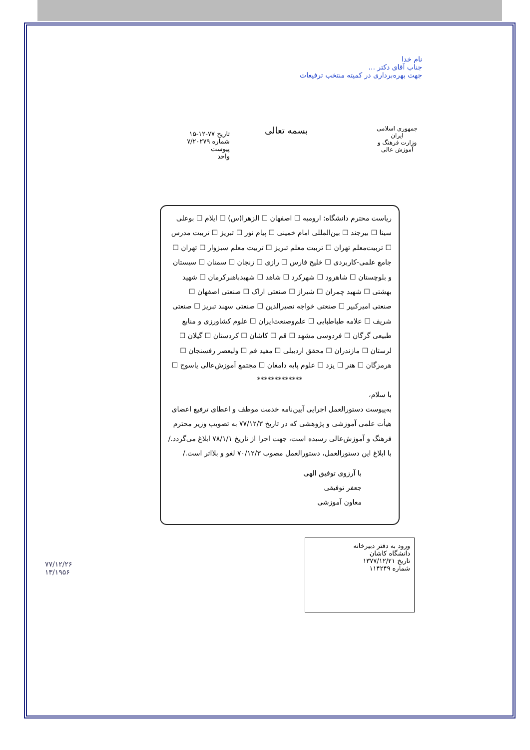نام خدا
جناب آقای دکتر ...
جهت بهره‌برداری در کمیته منتخب ترفیعات
جمهوری اسلامی ایران
وزارت فرهنگ و آموزش عالی
بسمه تعالی
تاریخ ۷۷-۱۲-۱۵
شماره ۷/۲۰۲۷۹
پیوست
واحد
ریاست محترم دانشگاه: ارومیه ☐ اصفهان ☐ الزهرا(س) ☐ ایلام ☐ بوعلی سینا ☐ بیرجند ☐ بین‌المللی امام خمینی ☐ پیام نور ☐ تبریز ☐ تربیت مدرس ☐ تربیت‌معلم تهران ☐ تربیت معلم تبریز ☐ تربیت معلم سبزوار ☐ تهران ☐ جامع علمی-کاربردی ☐ خلیج فارس ☐ رازی ☐ زنجان ☐ سمنان ☐ سیستان و بلوچستان ☐ شاهرود ☐ شهرکرد ☐ شاهد ☐ شهیدباهنرکرمان ☐ شهید بهشتی ☐ شهید چمران ☐ شیراز ☐ صنعتی اراک ☐ صنعتی اصفهان ☐ صنعتی امیرکبیر ☐ صنعتی خواجه نصیرالدین ☐ صنعتی سهند تبریز ☐ صنعتی شریف ☐ علامه طباطبایی ☐ علم‌وصنعت‌ایران ☐ علوم کشاورزی و منابع طبیعی گرگان ☐ فردوسی مشهد ☐ قم ☐ کاشان ☐ کردستان ☐ گیلان ☐ لرستان ☐ مازندران ☐ محقق اردبیلی ☐ مفید قم ☐ ولیعصر رفسنجان ☐ هرمزگان ☐ هنر ☐ یزد ☐ علوم پایه دامغان ☐ مجتمع آموزش‌عالی یاسوج ☐
*************
با سلام،
به‌پیوست دستورالعمل اجرایی آیین‌نامه خدمت موظف و اعطای ترفیع اعضای هیأت علمی آموزشی و پژوهشی که در تاریخ ۷۷/۱۲/۳ به تصویب وزیر محترم فرهنگ و آموزش‌عالی رسیده است، جهت اجرا از تاریخ ۷۸/۱/۱ ابلاغ می‌گردد./
با ابلاغ این دستورالعمل، دستورالعمل مصوب ۷۰/۱۲/۳ لغو و بلااثر است./
با آرزوی توفیق الهی
جعفر توفیقی
معاون آموزشی
ورود به دفتر دبیرخانه
دانشگاه کاشان
تاریخ ۱۳۷۷/۱۲/۲۱
شماره ۱۱۴۲۴۹
۷۷/۱۲/۲۶
۱۳/۱۹۵۶